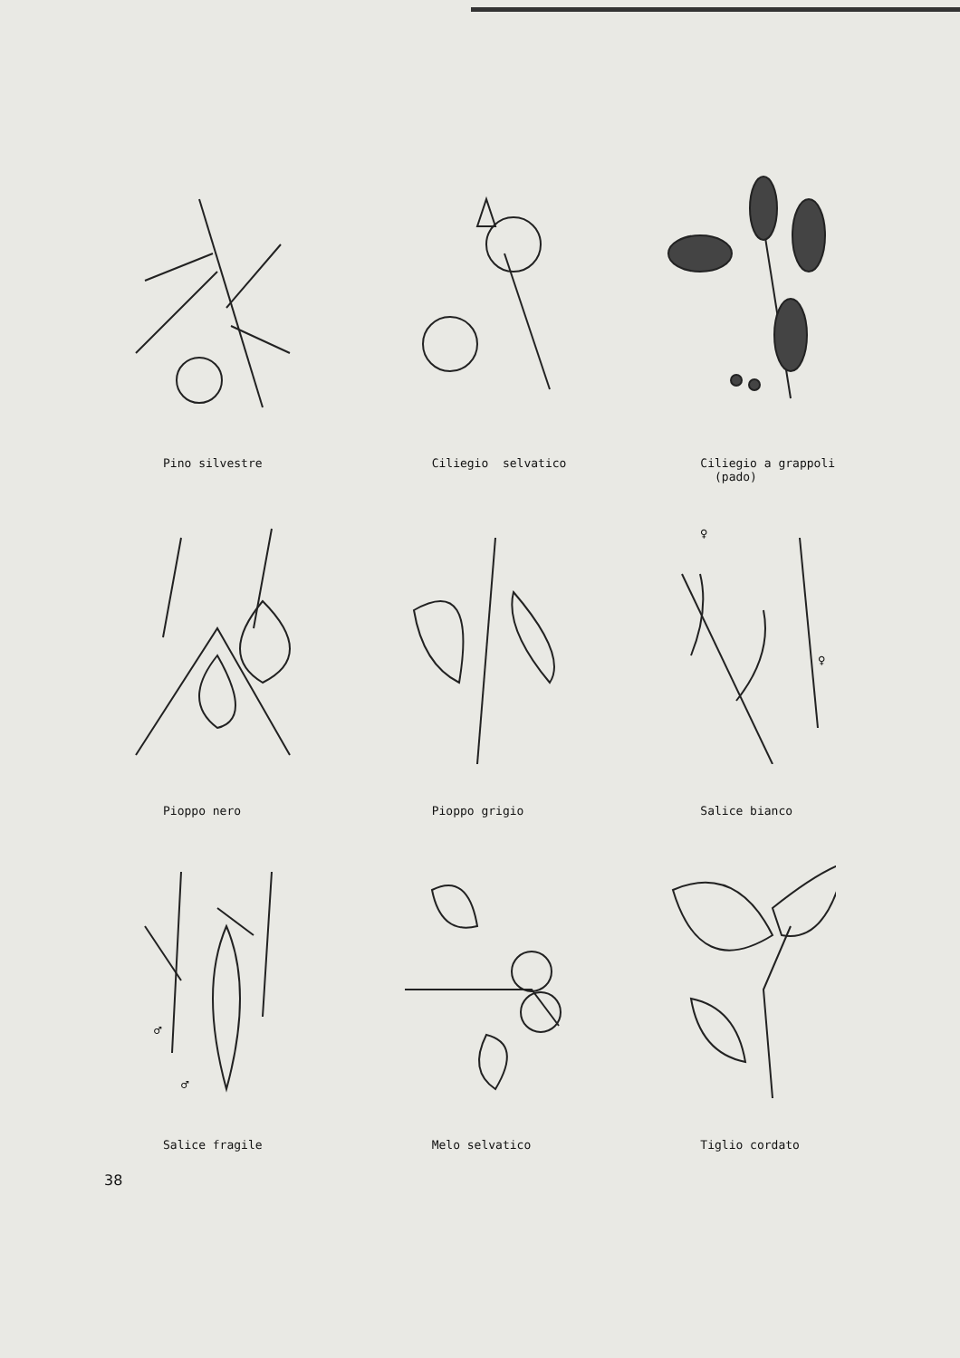Pino silvestre
Ciliegio selvatico
Ciliegio a grappoli
(pado)
Pioppo nero
Pioppo grigio
♀
♀
Salice bianco
♂
♂
Salice fragile
Melo selvatico
Tiglio cordato
38